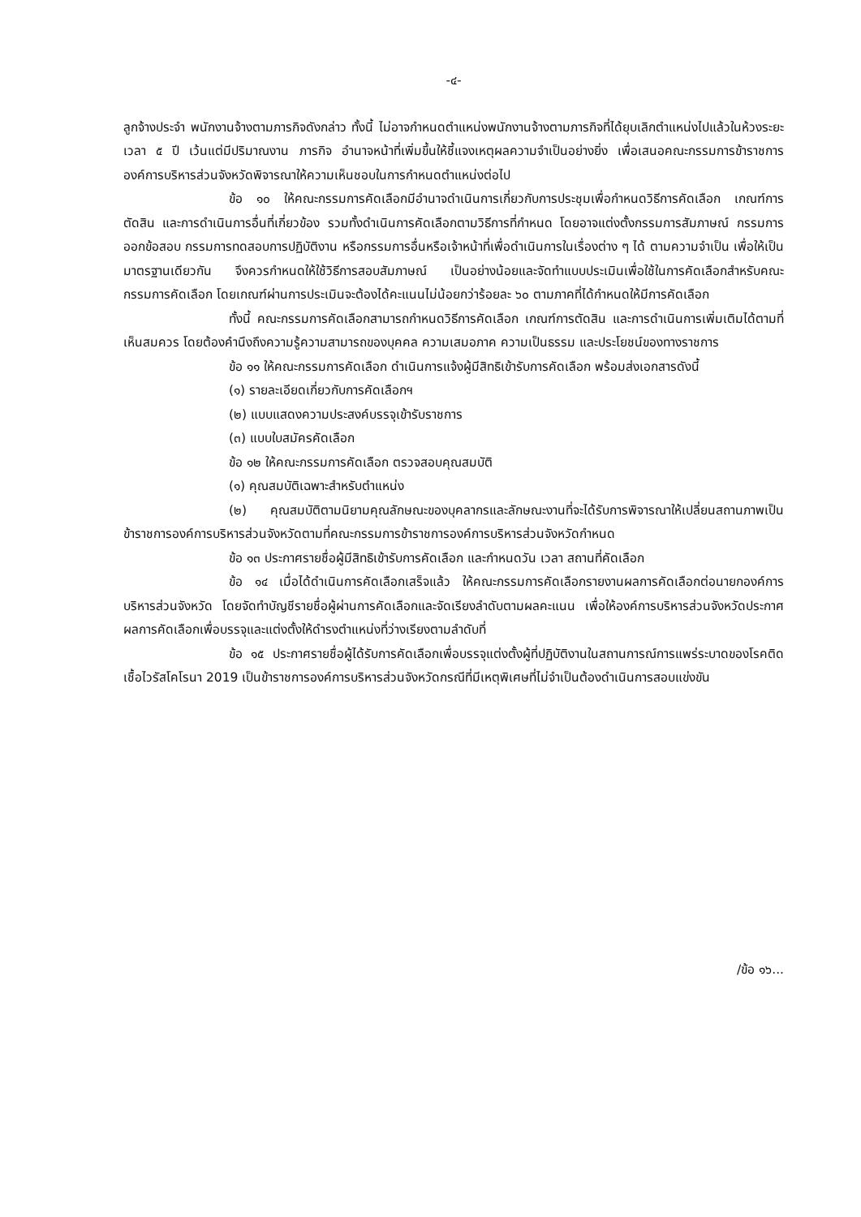-๔-
ลูกจ้างประจำ พนักงานจ้างตามภารกิจดังกล่าว ทั้งนี้ ไม่อาจกำหนดตำแหน่งพนักงานจ้างตามภารกิจที่ได้ยุบเลิกตำแหน่งไปแล้วในห้วงระยะเวลา ๕ ปี เว้นแต่มีปริมาณงาน ภารกิจ อำนาจหน้าที่เพิ่มขึ้นให้ชี้แจงเหตุผลความจำเป็นอย่างยิ่ง เพื่อเสนอคณะกรรมการข้าราชการองค์การบริหารส่วนจังหวัดพิจารณาให้ความเห็นชอบในการกำหนดตำแหน่งต่อไป
ข้อ ๑๐ ให้คณะกรรมการคัดเลือกมีอำนาจดำเนินการเกี่ยวกับการประชุมเพื่อกำหนดวิธีการคัดเลือก เกณฑ์การตัดสิน และการดำเนินการอื่นที่เกี่ยวข้อง รวมทั้งดำเนินการคัดเลือกตามวิธีการที่กำหนด โดยอาจแต่งตั้งกรรมการสัมภาษณ์ กรรมการออกข้อสอบ กรรมการทดสอบการปฏิบัติงาน หรือกรรมการอื่นหรือเจ้าหน้าที่เพื่อดำเนินการในเรื่องต่าง ๆ ได้ ตามความจำเป็น เพื่อให้เป็นมาตรฐานเดียวกัน จึงควรกำหนดให้ใช้วิธีการสอบสัมภาษณ์ เป็นอย่างน้อยและจัดทำแบบประเมินเพื่อใช้ในการคัดเลือกสำหรับคณะกรรมการคัดเลือก โดยเกณฑ์ผ่านการประเมินจะต้องได้คะแนนไม่น้อยกว่าร้อยละ ๖๐ ตามภาคที่ได้กำหนดให้มีการคัดเลือก
ทั้งนี้ คณะกรรมการคัดเลือกสามารถกำหนดวิธีการคัดเลือก เกณฑ์การตัดสิน และการดำเนินการเพิ่มเติมได้ตามที่เห็นสมควร โดยต้องคำนึงถึงความรู้ความสามารถของบุคคล ความเสมอภาค ความเป็นธรรม และประโยชน์ของทางราชการ
ข้อ ๑๑ ให้คณะกรรมการคัดเลือก ดำเนินการแจ้งผู้มีสิทธิเข้ารับการคัดเลือก พร้อมส่งเอกสารดังนี้
(๑) รายละเอียดเกี่ยวกับการคัดเลือกฯ
(๒) แบบแสดงความประสงค์บรรจุเข้ารับราชการ
(๓) แบบใบสมัครคัดเลือก
ข้อ ๑๒ ให้คณะกรรมการคัดเลือก ตรวจสอบคุณสมบัติ
(๑) คุณสมบัติเฉพาะสำหรับตำแหน่ง
(๒) คุณสมบัติตามนิยามคุณลักษณะของบุคลากรและลักษณะงานที่จะได้รับการพิจารณาให้เปลี่ยนสถานภาพเป็นข้าราชการองค์การบริหารส่วนจังหวัดตามที่คณะกรรมการข้าราชการองค์การบริหารส่วนจังหวัดกำหนด
ข้อ ๑๓ ประกาศรายชื่อผู้มีสิทธิเข้ารับการคัดเลือก และกำหนดวัน เวลา สถานที่คัดเลือก
ข้อ ๑๔ เมื่อได้ดำเนินการคัดเลือกเสร็จแล้ว ให้คณะกรรมการคัดเลือกรายงานผลการคัดเลือกต่อนายกองค์การบริหารส่วนจังหวัด โดยจัดทำบัญชีรายชื่อผู้ผ่านการคัดเลือกและจัดเรียงลำดับตามผลคะแนน เพื่อให้องค์การบริหารส่วนจังหวัดประกาศผลการคัดเลือกเพื่อบรรจุและแต่งตั้งให้ดำรงตำแหน่งที่ว่างเรียงตามลำดับที่
ข้อ ๑๕ ประกาศรายชื่อผู้ได้รับการคัดเลือกเพื่อบรรจุแต่งตั้งผู้ที่ปฏิบัติงานในสถานการณ์การแพร่ระบาดของโรคติดเชื้อไวรัสโคโรนา 2019 เป็นข้าราชการองค์การบริหารส่วนจังหวัดกรณีที่มีเหตุพิเศษที่ไม่จำเป็นต้องดำเนินการสอบแข่งขัน
/ข้อ ๑๖...